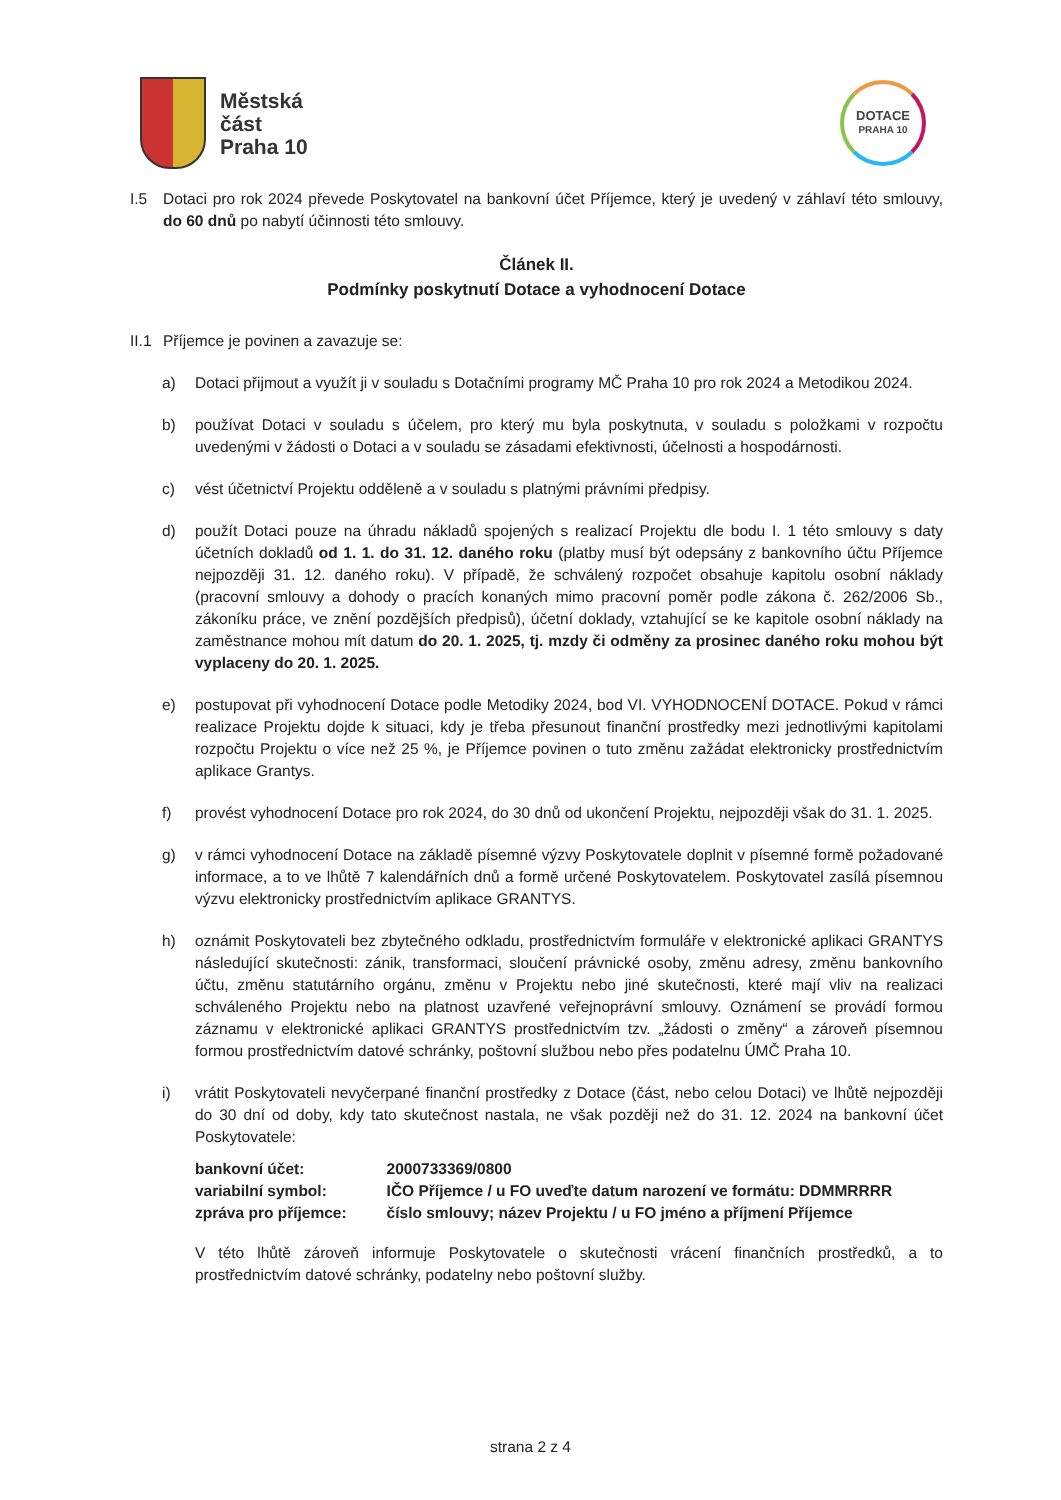Městská
část
Praha 10
DOTACE
PRAHA 10
I.5 Dotaci pro rok 2024 převede Poskytovatel na bankovní účet Příjemce, který je uvedený v záhlaví této smlouvy, do 60 dnů po nabytí účinnosti této smlouvy.
Článek II.
Podmínky poskytnutí Dotace a vyhodnocení Dotace
II.1
Příjemce je povinen a zavazuje se:
a) Dotaci přijmout a využít ji v souladu s Dotačními programy MČ Praha 10 pro rok 2024 a Metodikou 2024.
b) používat Dotaci v souladu s účelem, pro který mu byla poskytnuta, v souladu s položkami v rozpočtu uvedenými v žádosti o Dotaci a v souladu se zásadami efektivnosti, účelnosti a hospodárnosti.
c) vést účetnictví Projektu odděleně a v souladu s platnými právními předpisy.
d) použít Dotaci pouze na úhradu nákladů spojených s realizací Projektu dle bodu I. 1 této smlouvy s daty účetních dokladů od 1. 1. do 31. 12. daného roku (platby musí být odepsány z bankovního účtu Příjemce nejpozději 31. 12. daného roku). V případě, že schválený rozpočet obsahuje kapitolu osobní náklady (pracovní smlouvy a dohody o pracích konaných mimo pracovní poměr podle zákona č. 262/2006 Sb., zákoníku práce, ve znění pozdějších předpisů), účetní doklady, vztahující se ke kapitole osobní náklady na zaměstnance mohou mít datum do 20. 1. 2025, tj. mzdy či odměny za prosinec daného roku mohou být vyplaceny do 20. 1. 2025.
e) postupovat při vyhodnocení Dotace podle Metodiky 2024, bod VI. VYHODNOCENÍ DOTACE. Pokud v rámci realizace Projektu dojde k situaci, kdy je třeba přesunout finanční prostředky mezi jednotlivými kapitolami rozpočtu Projektu o více než 25 %, je Příjemce povinen o tuto změnu zažádat elektronicky prostřednictvím aplikace Grantys.
f) provést vyhodnocení Dotace pro rok 2024, do 30 dnů od ukončení Projektu, nejpozději však do 31. 1. 2025.
g) v rámci vyhodnocení Dotace na základě písemné výzvy Poskytovatele doplnit v písemné formě požadované informace, a to ve lhůtě 7 kalendářních dnů a formě určené Poskytovatelem. Poskytovatel zasílá písemnou výzvu elektronicky prostřednictvím aplikace GRANTYS.
h) oznámit Poskytovateli bez zbytečného odkladu, prostřednictvím formuláře v elektronické aplikaci GRANTYS následující skutečnosti: zánik, transformaci, sloučení právnické osoby, změnu adresy, změnu bankovního účtu, změnu statutárního orgánu, změnu v Projektu nebo jiné skutečnosti, které mají vliv na realizaci schváleného Projektu nebo na platnost uzavřené veřejnoprávní smlouvy. Oznámení se provádí formou záznamu v elektronické aplikaci GRANTYS prostřednictvím tzv. „žádosti o změny“ a zároveň písemnou formou prostřednictvím datové schránky, poštovní službou nebo přes podatelnu ÚMČ Praha 10.
i) vrátit Poskytovateli nevyčerpané finanční prostředky z Dotace (část, nebo celou Dotaci) ve lhůtě nejpozději do 30 dní od doby, kdy tato skutečnost nastala, ne však později než do 31. 12. 2024 na bankovní účet Poskytovatele:
| bankovní účet: | 2000733369/0800 |
| variabilní symbol: | IČO Příjemce / u FO uveďte datum narození ve formátu: DDMMRRRR |
| zpráva pro příjemce: | číslo smlouvy; název Projektu / u FO jméno a příjmení Příjemce |
V této lhůtě zároveň informuje Poskytovatele o skutečnosti vrácení finančních prostředků, a to prostřednictvím datové schránky, podatelny nebo poštovní služby.
strana 2 z 4